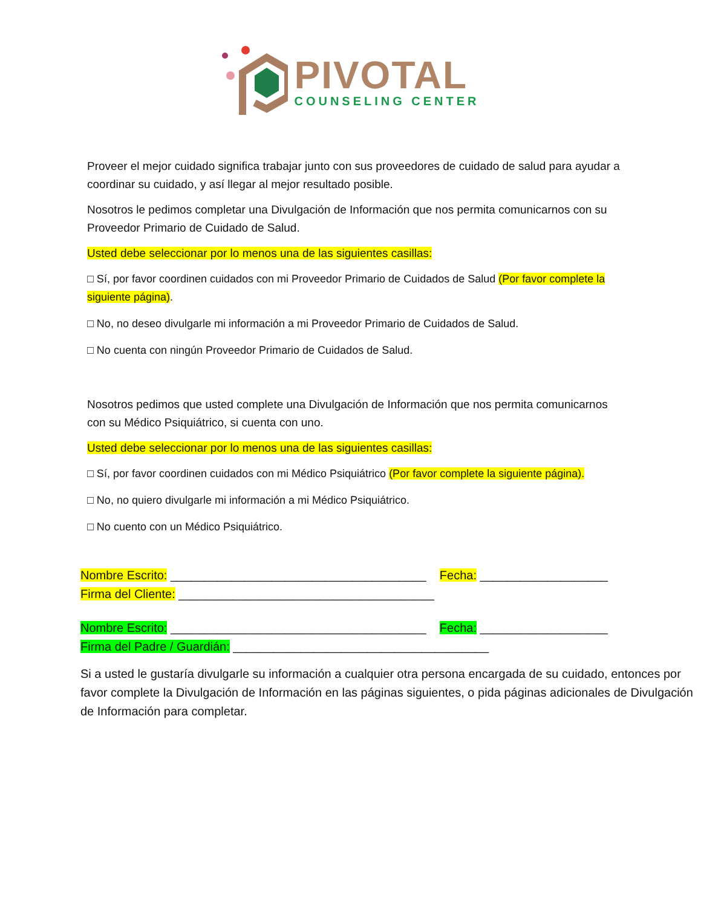PIVOTAL
COUNSELING CENTER
Proveer el mejor cuidado significa trabajar junto con sus proveedores de cuidado de salud para ayudar a coordinar su cuidado, y así llegar al mejor resultado posible.
Nosotros le pedimos completar una Divulgación de Información que nos permita comunicarnos con su Proveedor Primario de Cuidado de Salud.
Usted debe seleccionar por lo menos una de las siguientes casillas:
□ Sí, por favor coordinen cuidados con mi Proveedor Primario de Cuidados de Salud (Por favor complete la siguiente página).
□ No, no deseo divulgarle mi información a mi Proveedor Primario de Cuidados de Salud.
□ No cuenta con ningún Proveedor Primario de Cuidados de Salud.
Nosotros pedimos que usted complete una Divulgación de Información que nos permita comunicarnos con su Médico Psiquiátrico, si cuenta con uno.
Usted debe seleccionar por lo menos una de las siguientes casillas:
□ Sí, por favor coordinen cuidados con mi Médico Psiquiátrico (Por favor complete la siguiente página).
□ No, no quiero divulgarle mi información a mi Médico Psiquiátrico.
□ No cuento con un Médico Psiquiátrico.
Nombre Escrito: ______________________________________ Fecha: ___________________
Firma del Cliente: ______________________________________
Nombre Escrito: ______________________________________ Fecha: ___________________
Firma del Padre / Guardián: ______________________________________
Si a usted le gustaría divulgarle su información a cualquier otra persona encargada de su cuidado, entonces por favor complete la Divulgación de Información en las páginas siguientes, o pida páginas adicionales de Divulgación de Información para completar.